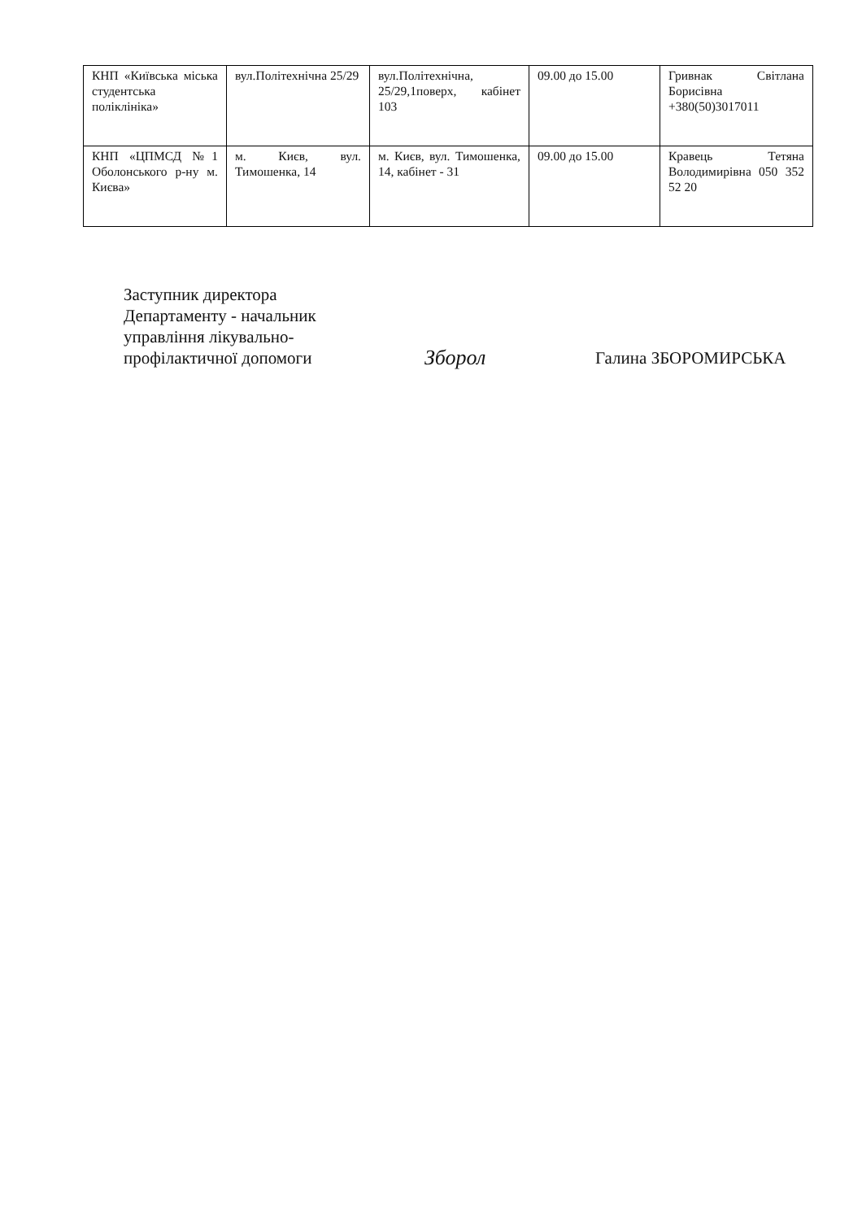| КНП «Київська міська студентська поліклініка» | вул.Політехнічна 25/29 | вул.Політехнічна, 25/29,1поверх, кабінет 103 | 09.00 до 15.00 | Гривнак Світлана Борисівна +380(50)3017011 |
| КНП «ЦПМСД №1 Оболонського р-ну м. Києва» | м. Києв, вул. Тимошенка, 14 | м. Києв, вул. Тимошенка, 14, кабінет - 31 | 09.00 до 15.00 | Кравець Тетяна Володимирівна 050 352 52 20 |
Заступник директора Департаменту - начальник управління лікувально-профілактичної допомоги
Зборол
Галина ЗБОРОМИРСЬКА